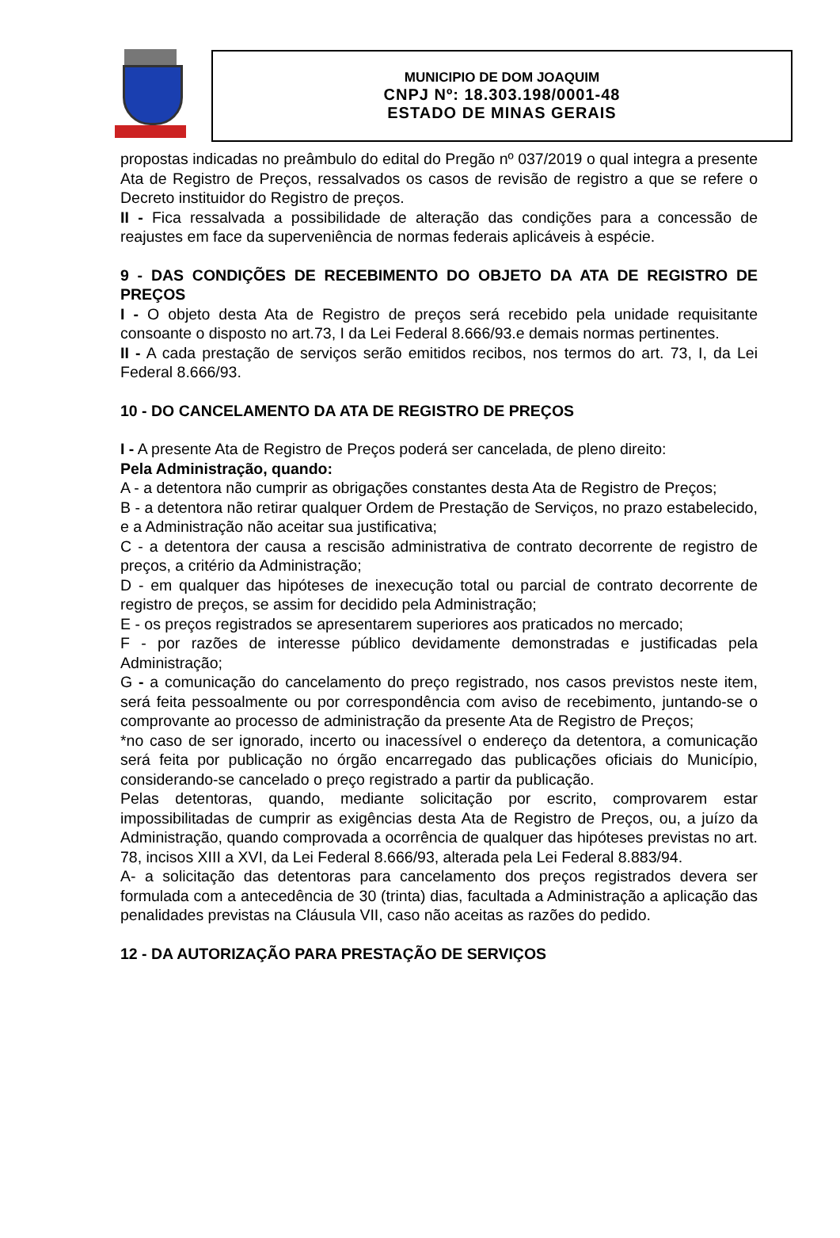MUNICIPIO DE DOM JOAQUIM
CNPJ Nº: 18.303.198/0001-48
ESTADO DE MINAS GERAIS
propostas indicadas no preâmbulo do edital do Pregão nº 037/2019 o qual integra a presente Ata de Registro de Preços, ressalvados os casos de revisão de registro a que se refere o Decreto instituidor do Registro de preços.
II - Fica ressalvada a possibilidade de alteração das condições para a concessão de reajustes em face da superveniência de normas federais aplicáveis à espécie.
9 - DAS CONDIÇÕES DE RECEBIMENTO DO OBJETO DA ATA DE REGISTRO DE PREÇOS
I - O objeto desta Ata de Registro de preços será recebido pela unidade requisitante consoante o disposto no art.73, I da Lei Federal 8.666/93.e demais normas pertinentes.
II - A cada prestação de serviços serão emitidos recibos, nos termos do art. 73, I, da Lei Federal 8.666/93.
10 - DO CANCELAMENTO DA ATA DE REGISTRO DE PREÇOS
I - A presente Ata de Registro de Preços poderá ser cancelada, de pleno direito:
Pela Administração, quando:
A - a detentora não cumprir as obrigações constantes desta Ata de Registro de Preços;
B - a detentora não retirar qualquer Ordem de Prestação de Serviços, no prazo estabelecido, e a Administração não aceitar sua justificativa;
C - a detentora der causa a rescisão administrativa de contrato decorrente de registro de preços, a critério da Administração;
D - em qualquer das hipóteses de inexecução total ou parcial de contrato decorrente de registro de preços, se assim for decidido pela Administração;
E - os preços registrados se apresentarem superiores aos praticados no mercado;
F - por razões de interesse público devidamente demonstradas e justificadas pela Administração;
G - a comunicação do cancelamento do preço registrado, nos casos previstos neste item, será feita pessoalmente ou por correspondência com aviso de recebimento, juntando-se o comprovante ao processo de administração da presente Ata de Registro de Preços;
*no caso de ser ignorado, incerto ou inacessível o endereço da detentora, a comunicação será feita por publicação no órgão encarregado das publicações oficiais do Município, considerando-se cancelado o preço registrado a partir da publicação.
Pelas detentoras, quando, mediante solicitação por escrito, comprovarem estar impossibilitadas de cumprir as exigências desta Ata de Registro de Preços, ou, a juízo da Administração, quando comprovada a ocorrência de qualquer das hipóteses previstas no art. 78, incisos XIII a XVI, da Lei Federal 8.666/93, alterada pela Lei Federal 8.883/94.
A- a solicitação das detentoras para cancelamento dos preços registrados devera ser formulada com a antecedência de 30 (trinta) dias, facultada a Administração a aplicação das penalidades previstas na Cláusula VII, caso não aceitas as razões do pedido.
12 - DA AUTORIZAÇÃO PARA PRESTAÇÃO DE SERVIÇOS